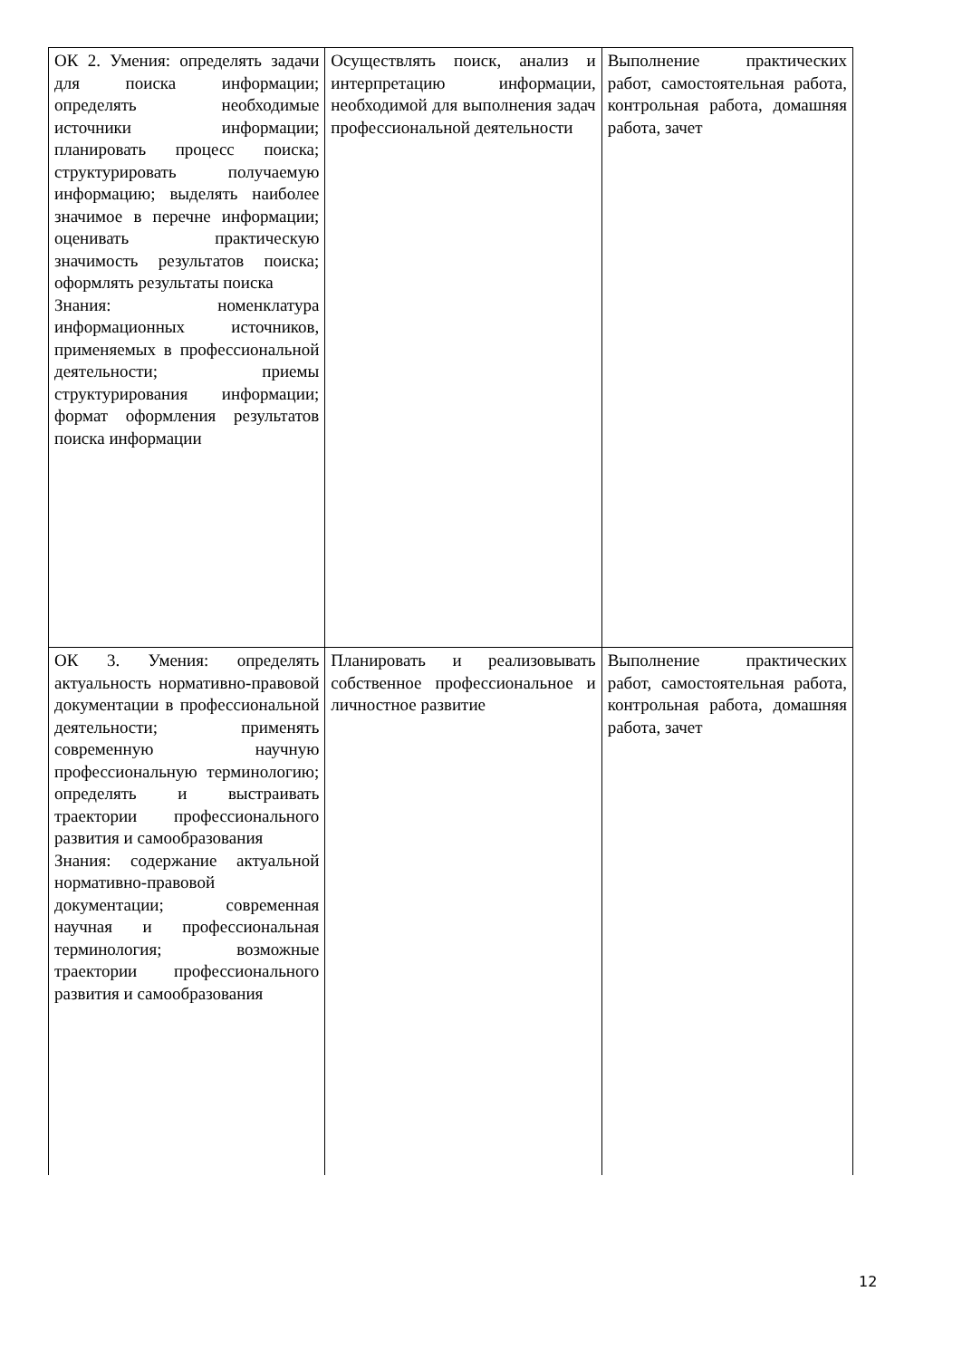| ОК 2. Умения: определять задачи для поиска информации; определять необходимые источники информации; планировать процесс поиска; структурировать получаемую информацию; выделять наиболее значимое в перечне информации; оценивать практическую значимость результатов поиска; оформлять результаты поиска Знания: номенклатура информационных источников, применяемых в профессиональной деятельности; приемы структурирования информации; формат оформления результатов поиска информации | Осуществлять поиск, анализ и интерпретацию информации, необходимой для выполнения задач профессиональной деятельности | Выполнение практических работ, самостоятельная работа, контрольная работа, домашняя работа, зачет |
| ОК 3. Умения: определять актуальность нормативно-правовой документации в профессиональной деятельности; применять современную научную профессиональную терминологию; определять и выстраивать траектории профессионального развития и самообразования Знания: содержание актуальной нормативно-правовой документации; современная научная и профессиональная терминология; возможные траектории профессионального развития и самообразования | Планировать и реализовывать собственное профессиональное и личностное развитие | Выполнение практических работ, самостоятельная работа, контрольная работа, домашняя работа, зачет |
12